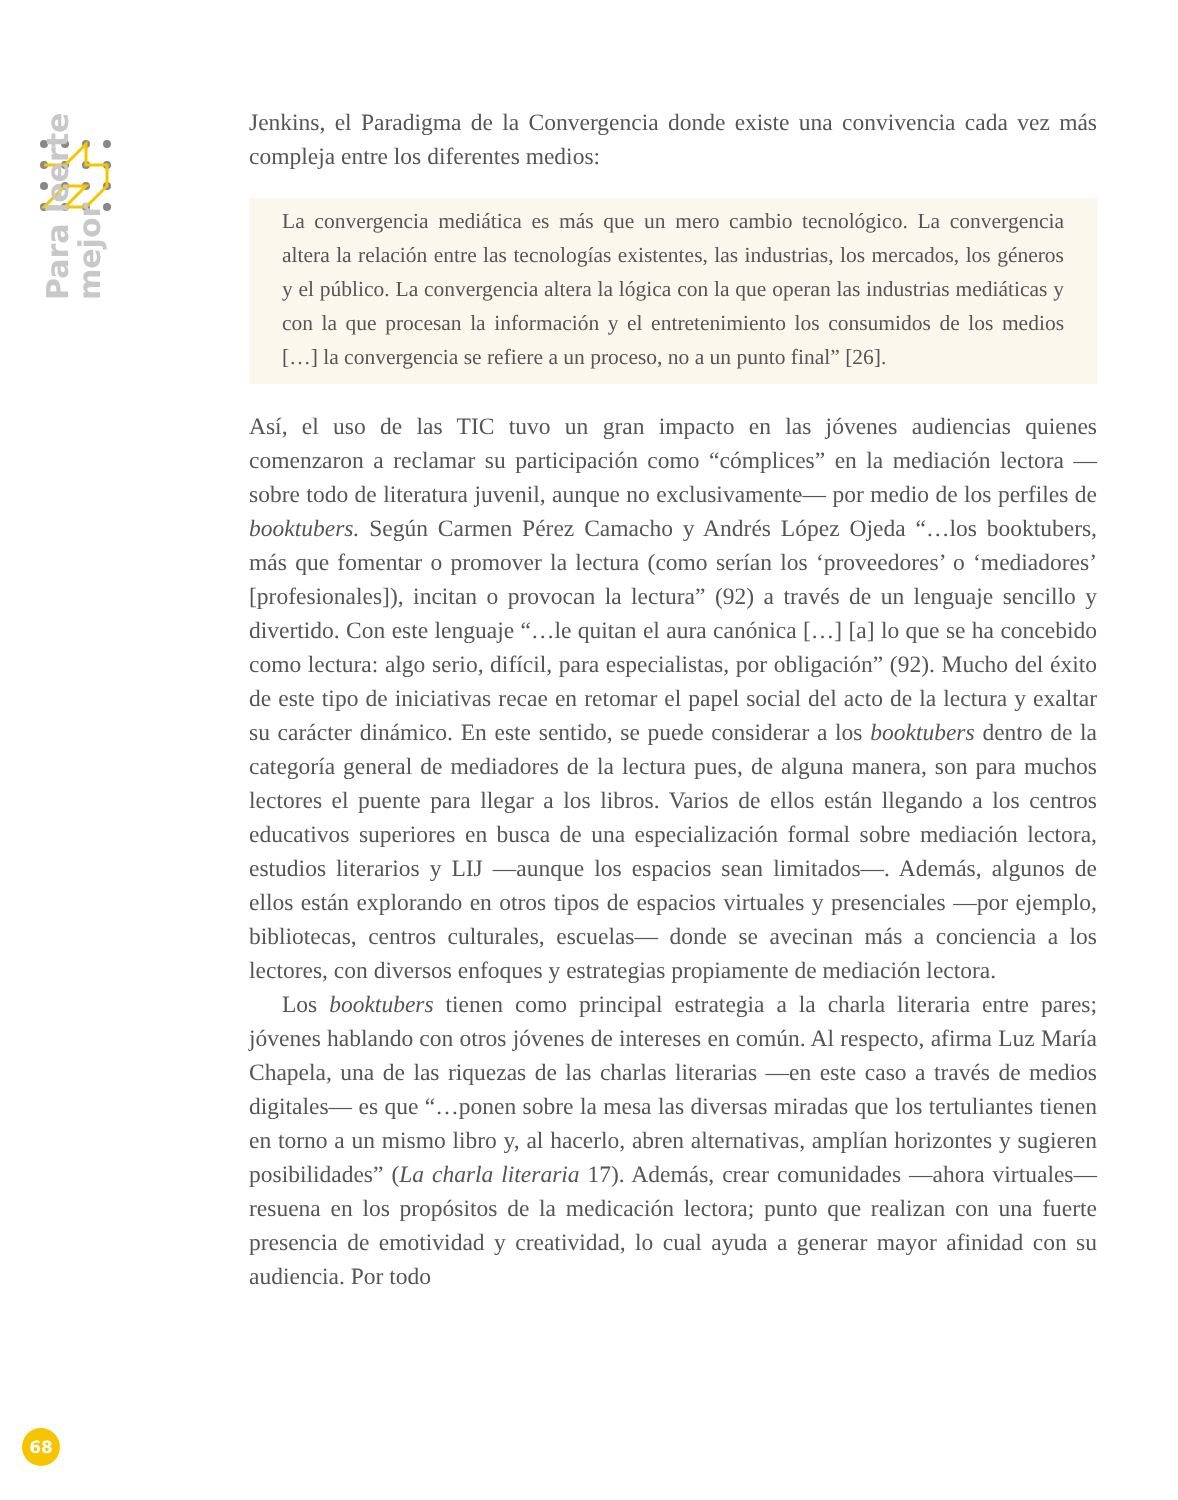Para leerte
mejor
Jenkins, el Paradigma de la Convergencia donde existe una convivencia cada vez más compleja entre los diferentes medios:
La convergencia mediática es más que un mero cambio tecnológico. La convergencia altera la relación entre las tecnologías existentes, las industrias, los mercados, los géneros y el público. La convergencia altera la lógica con la que operan las industrias mediáticas y con la que procesan la información y el entretenimiento los consumidos de los medios […] la convergencia se refiere a un proceso, no a un punto final” [26].
Así, el uso de las TIC tuvo un gran impacto en las jóvenes audiencias quienes comenzaron a reclamar su participación como “cómplices” en la mediación lectora —sobre todo de literatura juvenil, aunque no exclusivamente— por medio de los perfiles de booktubers. Según Carmen Pérez Camacho y Andrés López Ojeda “…los booktubers, más que fomentar o promover la lectura (como serían los ‘proveedores’ o ‘mediadores’ [profesionales]), incitan o provocan la lectura” (92) a través de un lenguaje sencillo y divertido. Con este lenguaje “…le quitan el aura canónica […] [a] lo que se ha concebido como lectura: algo serio, difícil, para especialistas, por obligación” (92). Mucho del éxito de este tipo de iniciativas recae en retomar el papel social del acto de la lectura y exaltar su carácter dinámico. En este sentido, se puede considerar a los booktubers dentro de la categoría general de mediadores de la lectura pues, de alguna manera, son para muchos lectores el puente para llegar a los libros. Varios de ellos están llegando a los centros educativos superiores en busca de una especialización formal sobre mediación lectora, estudios literarios y LIJ —aunque los espacios sean limitados—. Además, algunos de ellos están explorando en otros tipos de espacios virtuales y presenciales —por ejemplo, bibliotecas, centros culturales, escuelas— donde se avecinan más a conciencia a los lectores, con diversos enfoques y estrategias propiamente de mediación lectora.
Los booktubers tienen como principal estrategia a la charla literaria entre pares; jóvenes hablando con otros jóvenes de intereses en común. Al respecto, afirma Luz María Chapela, una de las riquezas de las charlas literarias —en este caso a través de medios digitales— es que “…ponen sobre la mesa las diversas miradas que los tertuliantes tienen en torno a un mismo libro y, al hacerlo, abren alternativas, amplían horizontes y sugieren posibilidades” (La charla literaria 17). Además, crear comunidades —ahora virtuales— resuena en los propósitos de la medicación lectora; punto que realizan con una fuerte presencia de emotividad y creatividad, lo cual ayuda a generar mayor afinidad con su audiencia. Por todo
68